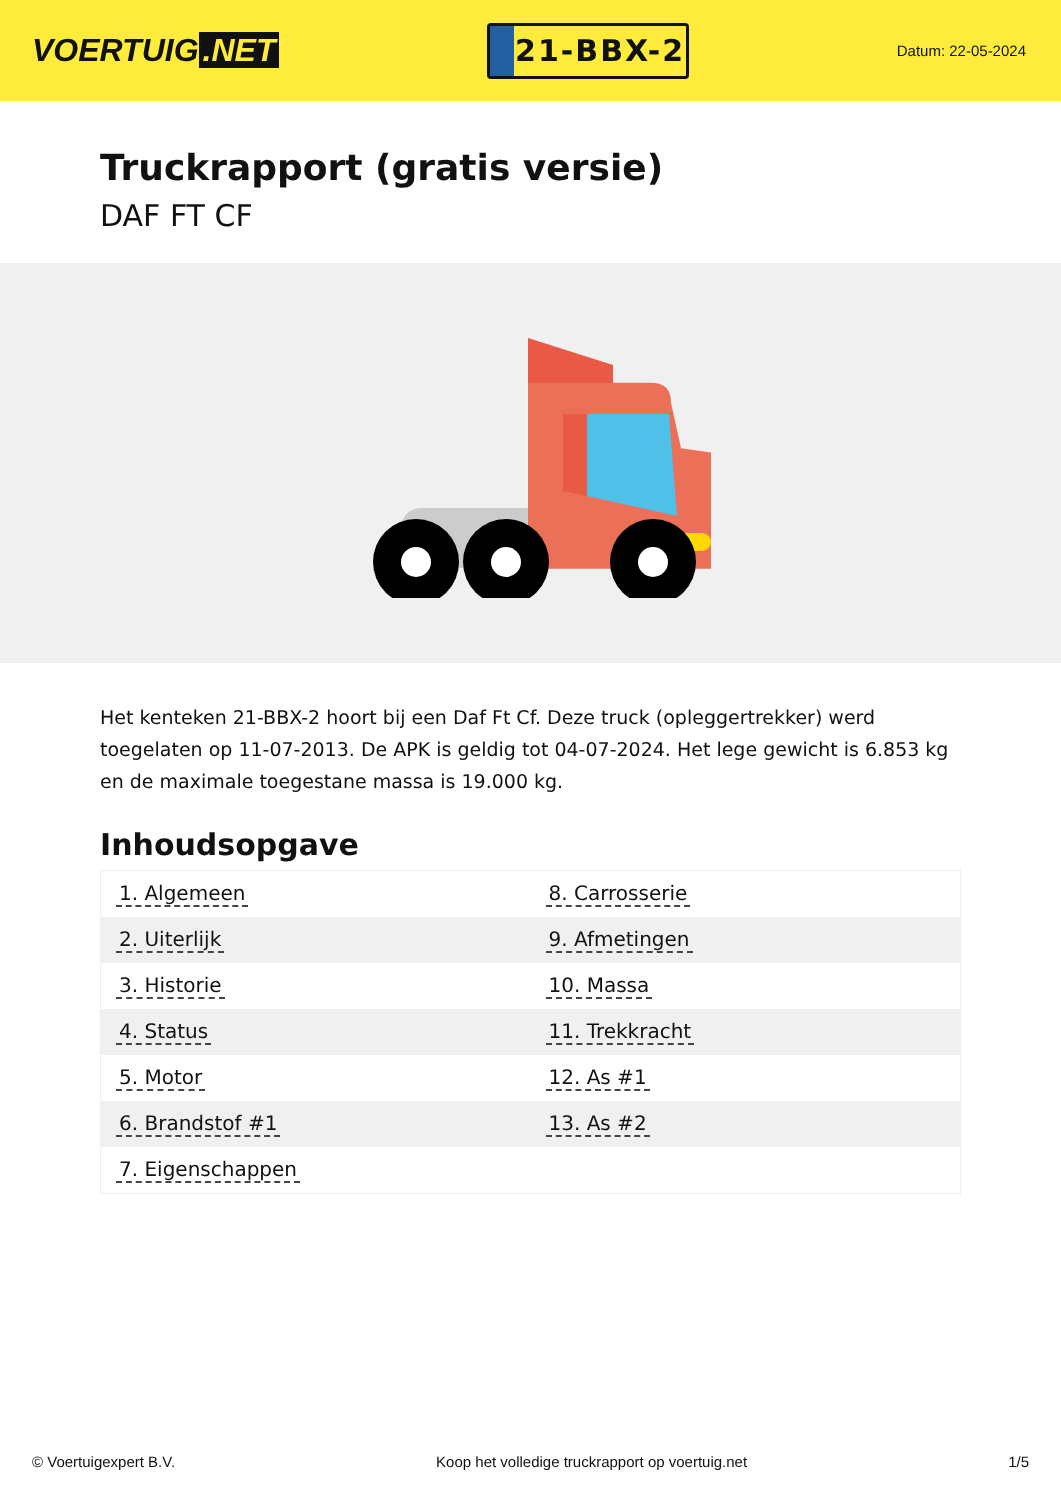VOERTUIG.NET
21-BBX-2
Datum: 22-05-2024
Truckrapport (gratis versie)
DAF FT CF
Het kenteken 21-BBX-2 hoort bij een Daf Ft Cf. Deze truck (opleggertrekker) werd toegelaten op 11-07-2013. De APK is geldig tot 04-07-2024. Het lege gewicht is 6.853 kg en de maximale toegestane massa is 19.000 kg.
Inhoudsopgave
| 1. Algemeen | 8. Carrosserie |
| 2. Uiterlijk | 9. Afmetingen |
| 3. Historie | 10. Massa |
| 4. Status | 11. Trekkracht |
| 5. Motor | 12. As #1 |
| 6. Brandstof #1 | 13. As #2 |
| 7. Eigenschappen | |
© Voertuigexpert B.V. Koop het volledige truckrapport op voertuig.net 1/5